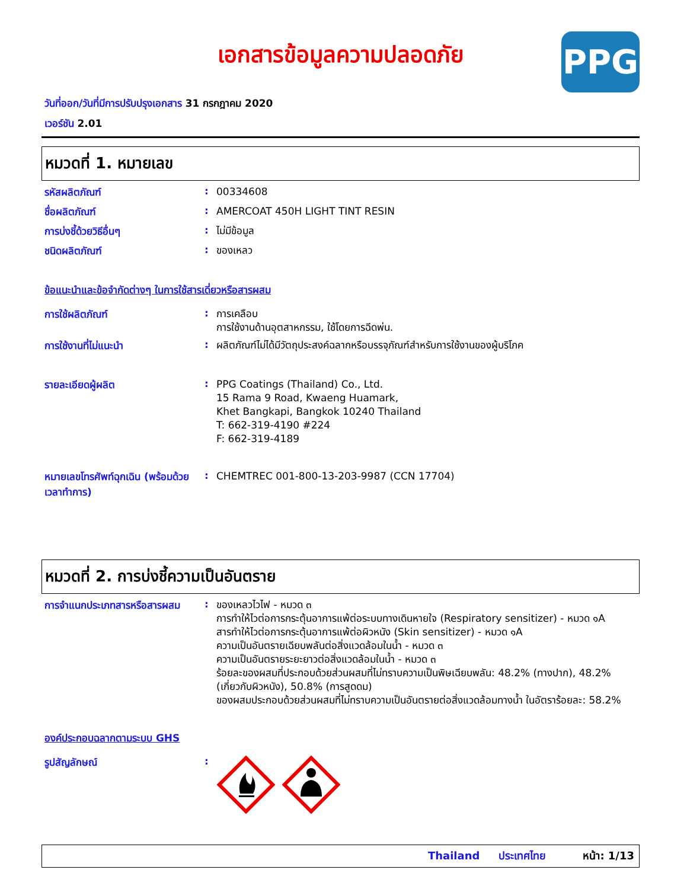เอกสารข้อมูลความปลอดภัย
PPG
วันที่ออก/วันที่มีการปรับปรุงเอกสาร 31 กรกฎาคม 2020
เวอร์ชัน 2.01
หมวดที่ 1. หมายเลข
รหัสผลิตภัณฑ์ :
00334608
ชื่อผลิตภัณฑ์ :
AMERCOAT 450H LIGHT TINT RESIN
การบ่งชี้ด้วยวิธีอื่นๆ :
ไม่มีข้อมูล
ชนิดผลิตภัณฑ์ :
ของเหลว
ข้อแนะนำและข้อจำกัดต่างๆ ในการใช้สารเดี่ยวหรือสารผสม
การใช้ผลิตภัณฑ์ :
การเคลือบ
การใช้งานด้านอุตสาหกรรม, ใช้โดยการฉีดพ่น.
การใช้งานที่ไม่แนะนำ :
ผลิตภัณฑ์ไม่ได้มีวัตถุประสงค์ฉลากหรือบรรจุภัณฑ์สำหรับการใช้งานของผู้บริโภค
รายละเอียดผู้ผลิต :
PPG Coatings (Thailand) Co., Ltd.
15 Rama 9 Road, Kwaeng Huamark,
Khet Bangkapi, Bangkok 10240 Thailand
T: 662-319-4190 #224
F: 662-319-4189
หมายเลขโทรศัพท์ฉุกเฉิน (พร้อมด้วยเวลาทำการ)
:
CHEMTREC 001-800-13-203-9987 (CCN 17704)
หมวดที่ 2. การบ่งชี้ความเป็นอันตราย
การจำแนกประเภทสารหรือสารผสม
:
ของเหลวไวไฟ - หมวด ๓
การทำให้ไวต่อการกระตุ้นอาการแพ้ต่อระบบทางเดินหายใจ (Respiratory sensitizer) - หมวด ๑A
สารทำให้ไวต่อการกระตุ้นอาการแพ้ต่อผิวหนัง (Skin sensitizer) - หมวด ๑A
ความเป็นอันตรายเฉียบพลันต่อสิ่งแวดล้อมในน้ำ - หมวด ๓
ความเป็นอันตรายระยะยาวต่อสิ่งแวดล้อมในน้ำ - หมวด ๓
ร้อยละของผสมที่ประกอบด้วยส่วนผสมที่ไม่ทราบความเป็นพิษเฉียบพลัน: 48.2% (ทางปาก), 48.2% (เกี่ยวกับผิวหนัง), 50.8% (การสูดดม)
ของผสมประกอบด้วยส่วนผสมที่ไม่ทราบความเป็นอันตรายต่อสิ่งแวดล้อมทางน้ำ ในอัตราร้อยละ: 58.2%
องค์ประกอบฉลากตามระบบ GHS
รูปสัญลักษณ์ :
Thailand ประเทศไทย หน้า: 1/13